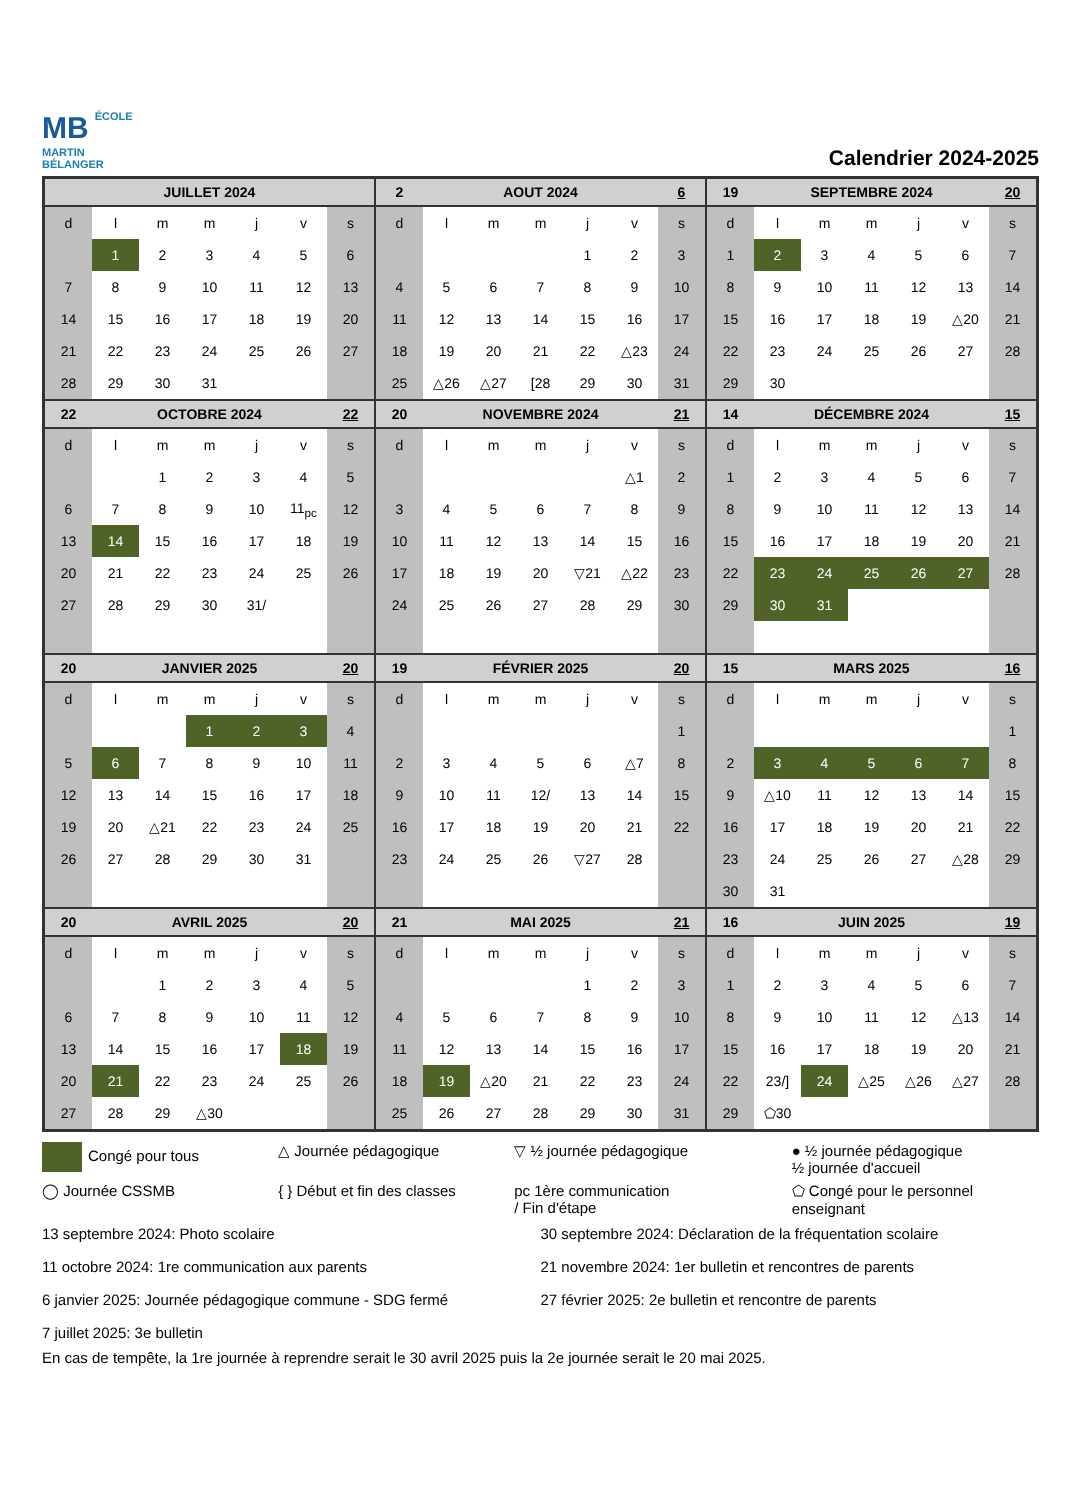MB ÉCOLE
MARTIN
BÉLANGER
Calendrier 2024-2025
| JUILLET 2024 | | | | | | |
| --- | --- | --- | --- | --- | --- | --- |
| d | l | m | m | j | v | s |
| | 1 | 2 | 3 | 4 | 5 | 6 |
| 7 | 8 | 9 | 10 | 11 | 12 | 13 |
| 14 | 15 | 16 | 17 | 18 | 19 | 20 |
| 21 | 22 | 23 | 24 | 25 | 26 | 27 |
| 28 | 29 | 30 | 31 | | | |
| 2 | AOUT 2024 | | | | | 6 |
| --- | --- | --- | --- | --- | --- | --- |
| d | l | m | m | j | v | s |
| | | | | 1 | 2 | 3 |
| 4 | 5 | 6 | 7 | 8 | 9 | 10 |
| 11 | 12 | 13 | 14 | 15 | 16 | 17 |
| 18 | 19 | 20 | 21 | 22 | △23 | 24 |
| 25 | △26 | △27 | [28 | 29 | 30 | 31 |
| 19 | SEPTEMBRE 2024 | | | | | 20 |
| --- | --- | --- | --- | --- | --- | --- |
| d | l | m | m | j | v | s |
| 1 | 2 | 3 | 4 | 5 | 6 | 7 |
| 8 | 9 | 10 | 11 | 12 | 13 | 14 |
| 15 | 16 | 17 | 18 | 19 | △20 | 21 |
| 22 | 23 | 24 | 25 | 26 | 27 | 28 |
| 29 | 30 | | | | | |
| 22 | OCTOBRE 2024 | | | | | 22 |
| --- | --- | --- | --- | --- | --- | --- |
| d | l | m | m | j | v | s |
| | | 1 | 2 | 3 | 4 | 5 |
| 6 | 7 | 8 | 9 | 10 | 11<sub>pc</sub> | 12 |
| 13 | 14 | 15 | 16 | 17 | 18 | 19 |
| 20 | 21 | 22 | 23 | 24 | 25 | 26 |
| 27 | 28 | 29 | 30 | 31/ | | |
| 20 | NOVEMBRE 2024 | | | | | 21 |
| --- | --- | --- | --- | --- | --- | --- |
| d | l | m | m | j | v | s |
| | | | | | △1 | 2 |
| 3 | 4 | 5 | 6 | 7 | 8 | 9 |
| 10 | 11 | 12 | 13 | 14 | 15 | 16 |
| 17 | 18 | 19 | 20 | ▽21 | △22 | 23 |
| 24 | 25 | 26 | 27 | 28 | 29 | 30 |
| 14 | DÉCEMBRE 2024 | | | | | 15 |
| --- | --- | --- | --- | --- | --- | --- |
| d | l | m | m | j | v | s |
| 1 | 2 | 3 | 4 | 5 | 6 | 7 |
| 8 | 9 | 10 | 11 | 12 | 13 | 14 |
| 15 | 16 | 17 | 18 | 19 | 20 | 21 |
| 22 | 23 | 24 | 25 | 26 | 27 | 28 |
| 29 | 30 | 31 | | | | |
| 20 | JANVIER 2025 | | | | | 20 |
| --- | --- | --- | --- | --- | --- | --- |
| d | l | m | m | j | v | s |
| | | | 1 | 2 | 3 | 4 |
| 5 | 6 | 7 | 8 | 9 | 10 | 11 |
| 12 | 13 | 14 | 15 | 16 | 17 | 18 |
| 19 | 20 | △21 | 22 | 23 | 24 | 25 |
| 26 | 27 | 28 | 29 | 30 | 31 | |
| 19 | FÉVRIER 2025 | | | | | 20 |
| --- | --- | --- | --- | --- | --- | --- |
| d | l | m | m | j | v | s |
| | | | | | | 1 |
| 2 | 3 | 4 | 5 | 6 | △7 | 8 |
| 9 | 10 | 11 | 12/ | 13 | 14 | 15 |
| 16 | 17 | 18 | 19 | 20 | 21 | 22 |
| 23 | 24 | 25 | 26 | ▽27 | 28 | |
| 15 | MARS 2025 | | | | | 16 |
| --- | --- | --- | --- | --- | --- | --- |
| d | l | m | m | j | v | s |
| | | | | | | 1 |
| 2 | 3 | 4 | 5 | 6 | 7 | 8 |
| 9 | △10 | 11 | 12 | 13 | 14 | 15 |
| 16 | 17 | 18 | 19 | 20 | 21 | 22 |
| 23 | 24 | 25 | 26 | 27 | △28 | 29 |
| 30 | 31 | | | | | |
| 20 | AVRIL 2025 | | | | | 20 |
| --- | --- | --- | --- | --- | --- | --- |
| d | l | m | m | j | v | s |
| | | 1 | 2 | 3 | 4 | 5 |
| 6 | 7 | 8 | 9 | 10 | 11 | 12 |
| 13 | 14 | 15 | 16 | 17 | 18 | 19 |
| 20 | 21 | 22 | 23 | 24 | 25 | 26 |
| 27 | 28 | 29 | △30 | | | |
| 21 | MAI 2025 | | | | | 21 |
| --- | --- | --- | --- | --- | --- | --- |
| d | l | m | m | j | v | s |
| | | | | 1 | 2 | 3 |
| 4 | 5 | 6 | 7 | 8 | 9 | 10 |
| 11 | 12 | 13 | 14 | 15 | 16 | 17 |
| 18 | 19 | △20 | 21 | 22 | 23 | 24 |
| 25 | 26 | 27 | 28 | 29 | 30 | 31 |
| 16 | JUIN 2025 | | | | | 19 |
| --- | --- | --- | --- | --- | --- | --- |
| d | l | m | m | j | v | s |
| 1 | 2 | 3 | 4 | 5 | 6 | 7 |
| 8 | 9 | 10 | 11 | 12 | △13 | 14 |
| 15 | 16 | 17 | 18 | 19 | 20 | 21 |
| 22 | 23/] | 24 | △25 | △26 | △27 | 28 |
| 29 | ⬠30 | | | | | |
Congé pour tous
△ Journée pédagogique
▽ ½ journée pédagogique
● ½ journée pédagogique
½ journée d'accueil
◯ Journée CSSMB
{ } Début et fin des classes
pc 1ère communication
/ Fin d'étape
⬠ Congé pour le personnel enseignant
13 septembre 2024: Photo scolaire
30 septembre 2024: Déclaration de la fréquentation scolaire
11 octobre 2024: 1re communication aux parents
21 novembre 2024: 1er bulletin et rencontres de parents
6 janvier 2025: Journée pédagogique commune - SDG fermé
27 février 2025: 2e bulletin et rencontre de parents
7 juillet 2025: 3e bulletin
En cas de tempête, la 1re journée à reprendre serait le 30 avril 2025 puis la 2e journée serait le 20 mai 2025.